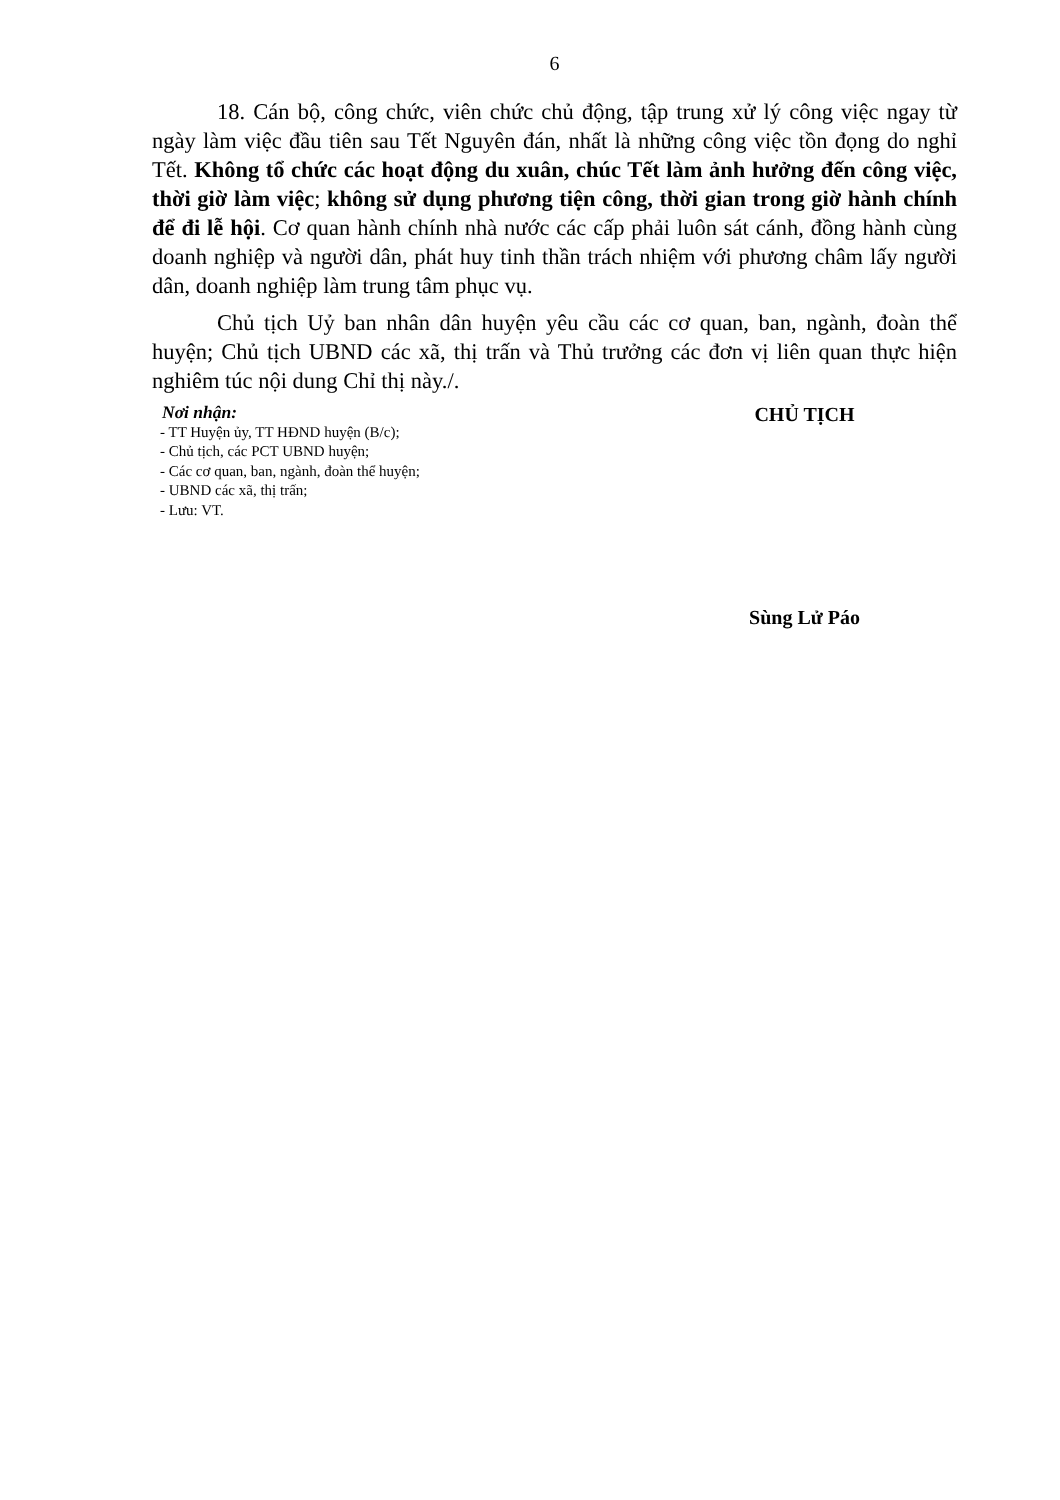6
18. Cán bộ, công chức, viên chức chủ động, tập trung xử lý công việc ngay từ ngày làm việc đầu tiên sau Tết Nguyên đán, nhất là những công việc tồn đọng do nghỉ Tết. Không tổ chức các hoạt động du xuân, chúc Tết làm ảnh hưởng đến công việc, thời giờ làm việc; không sử dụng phương tiện công, thời gian trong giờ hành chính để đi lễ hội. Cơ quan hành chính nhà nước các cấp phải luôn sát cánh, đồng hành cùng doanh nghiệp và người dân, phát huy tinh thần trách nhiệm với phương châm lấy người dân, doanh nghiệp làm trung tâm phục vụ.
Chủ tịch Uỷ ban nhân dân huyện yêu cầu các cơ quan, ban, ngành, đoàn thể huyện; Chủ tịch UBND các xã, thị trấn và Thủ trưởng các đơn vị liên quan thực hiện nghiêm túc nội dung Chỉ thị này./.
Nơi nhận:
- TT Huyện ủy, TT HĐND huyện (B/c);
- Chủ tịch, các PCT UBND huyện;
- Các cơ quan, ban, ngành, đoàn thể huyện;
- UBND các xã, thị trấn;
- Lưu: VT.
CHỦ TỊCH
Sùng Lử Páo